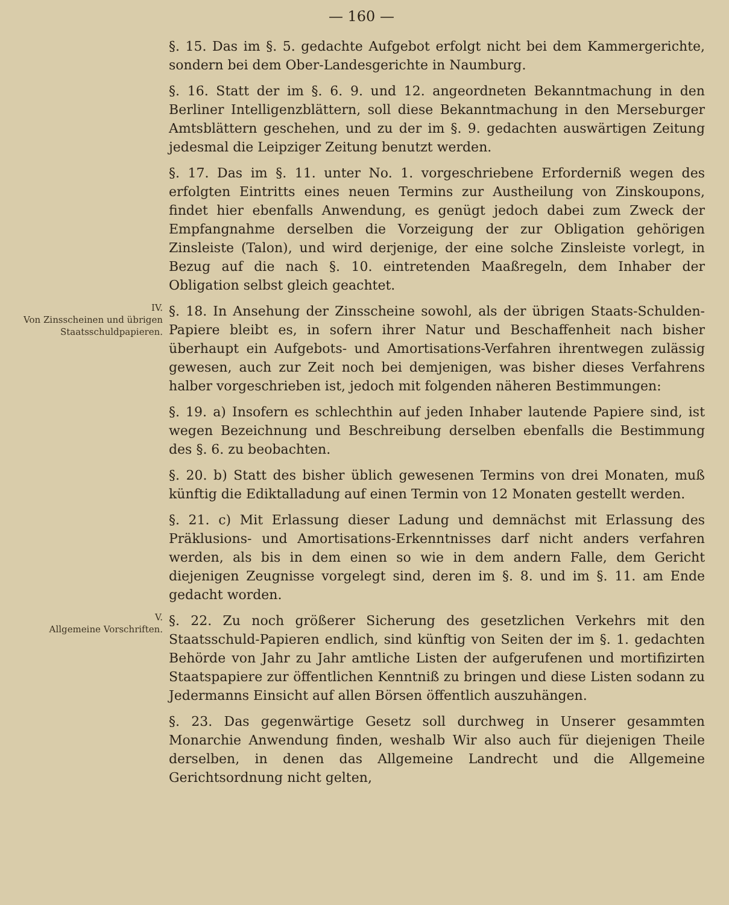— 160 —
§. 15. Das im §. 5. gedachte Aufgebot erfolgt nicht bei dem Kammergerichte, sondern bei dem Ober-Landesgerichte in Naumburg.
§. 16. Statt der im §. 6. 9. und 12. angeordneten Bekanntmachung in den Berliner Intelligenzblättern, soll diese Bekanntmachung in den Merseburger Amtsblättern geschehen, und zu der im §. 9. gedachten auswärtigen Zeitung jedesmal die Leipziger Zeitung benutzt werden.
§. 17. Das im §. 11. unter No. 1. vorgeschriebene Erforderniß wegen des erfolgten Eintritts eines neuen Termins zur Austheilung von Zinskoupons, findet hier ebenfalls Anwendung, es genügt jedoch dabei zum Zweck der Empfangnahme derselben die Vorzeigung der zur Obligation gehörigen Zinsleiste (Talon), und wird derjenige, der eine solche Zinsleiste vorlegt, in Bezug auf die nach §. 10. eintretenden Maaßregeln, dem Inhaber der Obligation selbst gleich geachtet.
IV.
Von Zinsscheinen und übrigen Staatsschuldpapieren.
§. 18. In Ansehung der Zinsscheine sowohl, als der übrigen Staats-Schulden-Papiere bleibt es, in sofern ihrer Natur und Beschaffenheit nach bisher überhaupt ein Aufgebots- und Amortisations-Verfahren ihrentwegen zulässig gewesen, auch zur Zeit noch bei demjenigen, was bisher dieses Verfahrens halber vorgeschrieben ist, jedoch mit folgenden näheren Bestimmungen:
§. 19. a) Insofern es schlechthin auf jeden Inhaber lautende Papiere sind, ist wegen Bezeichnung und Beschreibung derselben ebenfalls die Bestimmung des §. 6. zu beobachten.
§. 20. b) Statt des bisher üblich gewesenen Termins von drei Monaten, muß künftig die Ediktalladung auf einen Termin von 12 Monaten gestellt werden.
§. 21. c) Mit Erlassung dieser Ladung und demnächst mit Erlassung des Präklusions- und Amortisations-Erkenntnisses darf nicht anders verfahren werden, als bis in dem einen so wie in dem andern Falle, dem Gericht diejenigen Zeugnisse vorgelegt sind, deren im §. 8. und im §. 11. am Ende gedacht worden.
V.
Allgemeine Vorschriften.
§. 22. Zu noch größerer Sicherung des gesetzlichen Verkehrs mit den Staatsschuld-Papieren endlich, sind künftig von Seiten der im §. 1. gedachten Behörde von Jahr zu Jahr amtliche Listen der aufgerufenen und mortifizirten Staatspapiere zur öffentlichen Kenntniß zu bringen und diese Listen sodann zu Jedermanns Einsicht auf allen Börsen öffentlich auszuhängen.
§. 23. Das gegenwärtige Gesetz soll durchweg in Unserer gesammten Monarchie Anwendung finden, weshalb Wir also auch für diejenigen Theile derselben, in denen das Allgemeine Landrecht und die Allgemeine Gerichtsordnung nicht gelten,